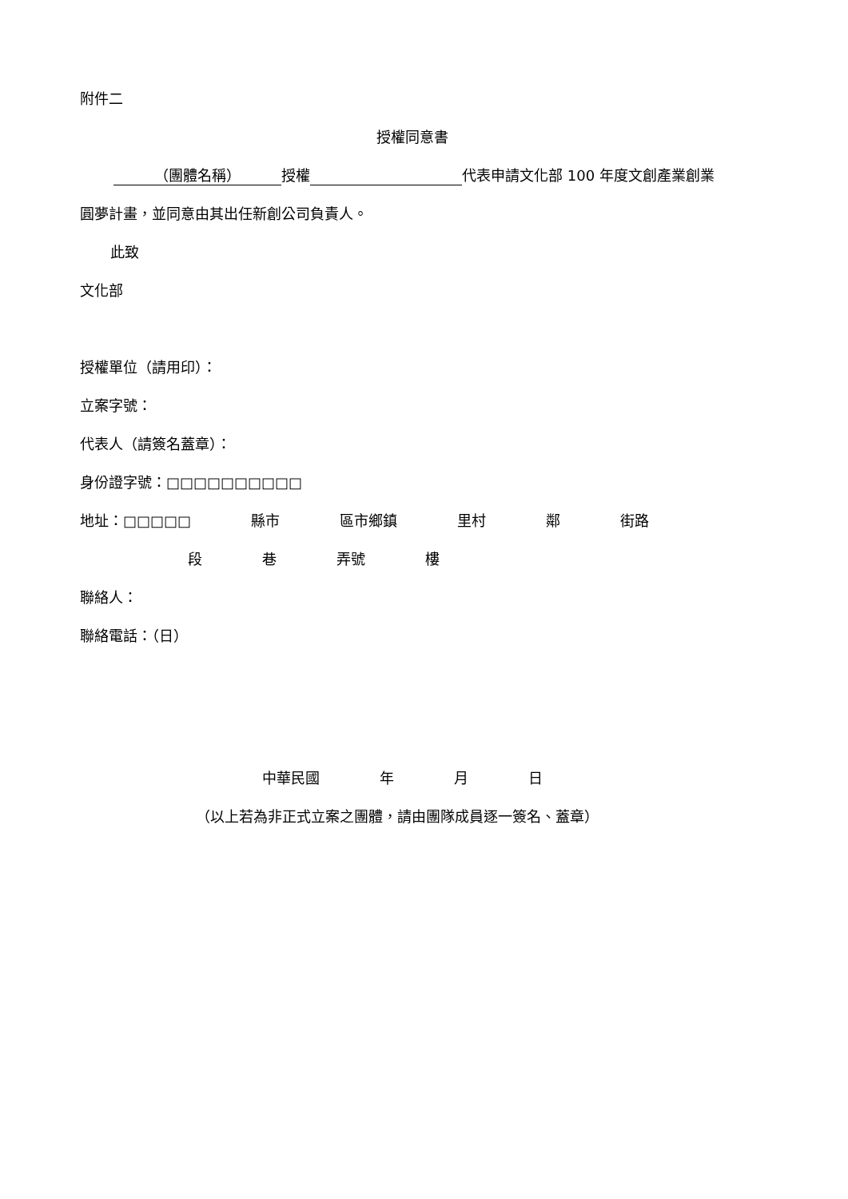附件二
授權同意書
（團體名稱） 授權 代表申請文化部 100 年度文創產業創業
圓夢計畫，並同意由其出任新創公司負責人。
此致
文化部
授權單位（請用印）：
立案字號：
代表人（請簽名蓋章）：
身份證字號：□□□□□□□□□□
地址：□□□□□ 縣市 區市鄉鎮 里村 鄰 街路
段 巷 弄號 樓
聯絡人：
聯絡電話：（日）
中華民國 年 月 日
（以上若為非正式立案之團體，請由團隊成員逐一簽名、蓋章）